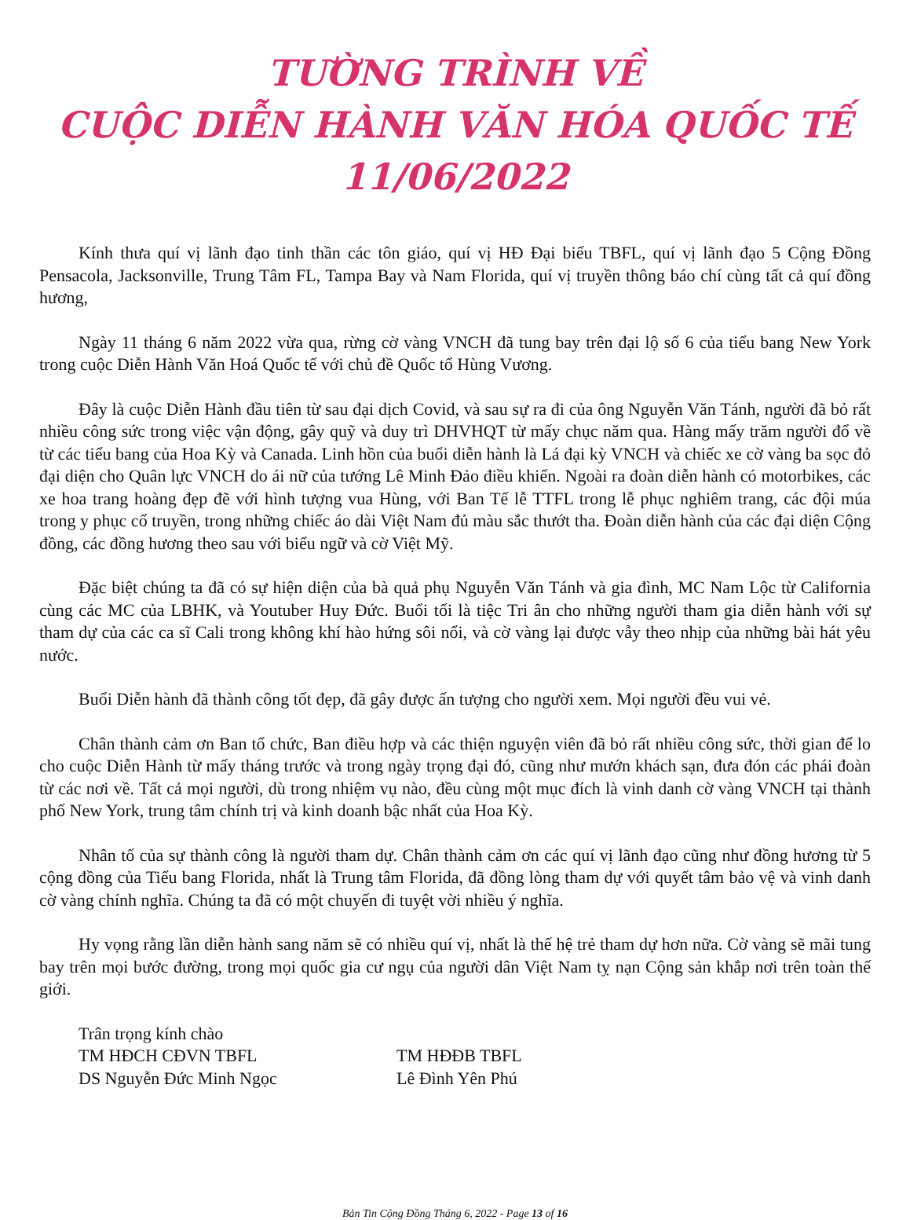TƯỜNG TRÌNH VỀ
CUỘC DIỄN HÀNH VĂN HÓA QUỐC TẾ 11/06/2022
Kính thưa quí vị lãnh đạo tinh thần các tôn giáo, quí vị HĐ Đại biểu TBFL, quí vị lãnh đạo 5 Cộng Đồng Pensacola, Jacksonville, Trung Tâm FL, Tampa Bay và Nam Florida, quí vị truyền thông báo chí cùng tất cả quí đồng hương,
Ngày 11 tháng 6 năm 2022 vừa qua, rừng cờ vàng VNCH đã tung bay trên đại lộ số 6 của tiểu bang New York trong cuộc Diễn Hành Văn Hoá Quốc tế với chủ đề Quốc tổ Hùng Vương.
Đây là cuộc Diễn Hành đầu tiên từ sau đại dịch Covid, và sau sự ra đi của ông Nguyễn Văn Tánh, người đã bỏ rất nhiều công sức trong việc vận động, gây quỹ và duy trì DHVHQT từ mấy chục năm qua. Hàng mấy trăm người đổ về từ các tiểu bang của Hoa Kỳ và Canada. Linh hồn của buổi diễn hành là Lá đại kỳ VNCH và chiếc xe cờ vàng ba sọc đỏ đại diện cho Quân lực VNCH do ái nữ của tướng Lê Minh Đảo điều khiển. Ngoài ra đoàn diễn hành có motorbikes, các xe hoa trang hoàng đẹp đẽ với hình tượng vua Hùng, với Ban Tế lễ TTFL trong lễ phục nghiêm trang, các đội múa trong y phục cổ truyền, trong những chiếc áo dài Việt Nam đủ màu sắc thướt tha. Đoàn diễn hành của các đại diện Cộng đồng, các đồng hương theo sau với biểu ngữ và cờ Việt Mỹ.
Đặc biệt chúng ta đã có sự hiện diện của bà quả phụ Nguyễn Văn Tánh và gia đình, MC Nam Lộc từ California cùng các MC của LBHK, và Youtuber Huy Đức. Buổi tối là tiệc Tri ân cho những người tham gia diễn hành với sự tham dự của các ca sĩ Cali trong không khí hào hứng sôi nổi, và cờ vàng lại được vẫy theo nhịp của những bài hát yêu nước.
Buổi Diễn hành đã thành công tốt đẹp, đã gây được ấn tượng cho người xem. Mọi người đều vui vẻ.
Chân thành cảm ơn Ban tổ chức, Ban điều hợp và các thiện nguyện viên đã bỏ rất nhiều công sức, thời gian để lo cho cuộc Diễn Hành từ mấy tháng trước và trong ngày trọng đại đó, cũng như mướn khách sạn, đưa đón các phái đoàn từ các nơi về. Tất cả mọi người, dù trong nhiệm vụ nào, đều cùng một mục đích là vinh danh cờ vàng VNCH tại thành phố New York, trung tâm chính trị và kinh doanh bậc nhất của Hoa Kỳ.
Nhân tố của sự thành công là người tham dự. Chân thành cảm ơn các quí vị lãnh đạo cũng như đồng hương từ 5 cộng đồng của Tiểu bang Florida, nhất là Trung tâm Florida, đã đồng lòng tham dự với quyết tâm bảo vệ và vinh danh cờ vàng chính nghĩa. Chúng ta đã có một chuyến đi tuyệt vời nhiều ý nghĩa.
Hy vọng rằng lần diễn hành sang năm sẽ có nhiều quí vị, nhất là thế hệ trẻ tham dự hơn nữa. Cờ vàng sẽ mãi tung bay trên mọi bước đường, trong mọi quốc gia cư ngụ của người dân Việt Nam tỵ nạn Cộng sản khắp nơi trên toàn thế giới.
Trân trọng kính chào
TM HĐCH CĐVN TBFL TM HĐĐB TBFL
DS Nguyễn Đức Minh Ngọc Lê Đình Yên Phú
Bản Tin Cộng Đồng Tháng 6, 2022 - Page 13 of 16